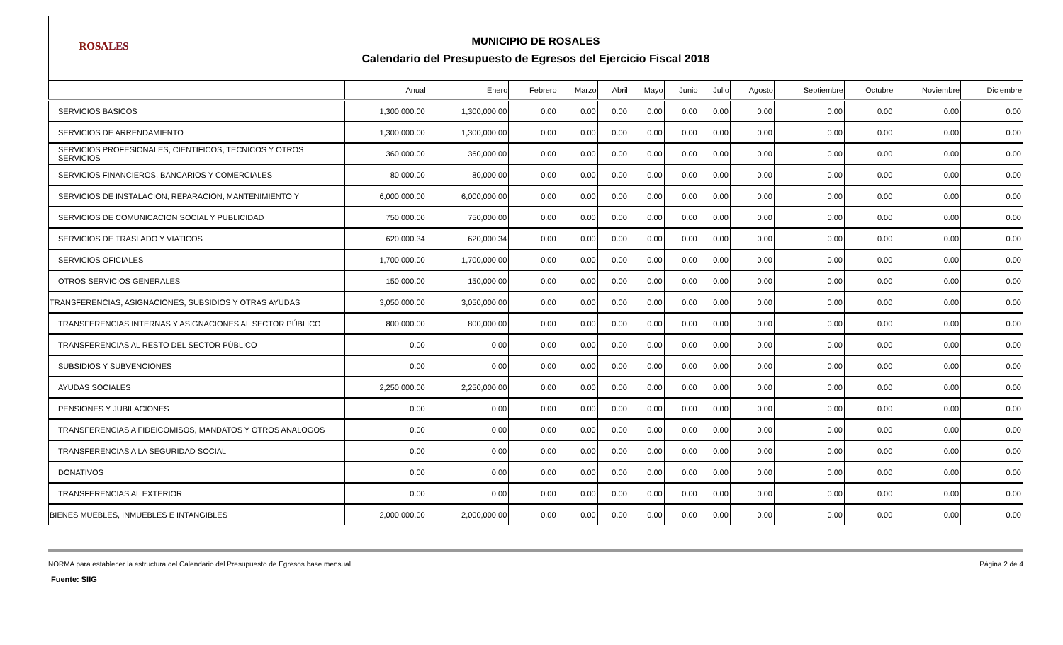ROSALES
MUNICIPIO DE ROSALES
Calendario del Presupuesto de Egresos del Ejercicio Fiscal 2018
| | Anual | Enero | Febrero | Marzo | Abril | Mayo | Junio | Julio | Agosto | Septiembre | Octubre | Noviembre | Diciembre |
| --- | --- | --- | --- | --- | --- | --- | --- | --- | --- | --- | --- | --- | --- |
| SERVICIOS BASICOS | 1,300,000.00 | 1,300,000.00 | 0.00 | 0.00 | 0.00 | 0.00 | 0.00 | 0.00 | 0.00 | 0.00 | 0.00 | 0.00 | 0.00 |
| SERVICIOS DE ARRENDAMIENTO | 1,300,000.00 | 1,300,000.00 | 0.00 | 0.00 | 0.00 | 0.00 | 0.00 | 0.00 | 0.00 | 0.00 | 0.00 | 0.00 | 0.00 |
| SERVICIOS PROFESIONALES, CIENTIFICOS, TECNICOS Y OTROS SERVICIOS | 360,000.00 | 360,000.00 | 0.00 | 0.00 | 0.00 | 0.00 | 0.00 | 0.00 | 0.00 | 0.00 | 0.00 | 0.00 | 0.00 |
| SERVICIOS FINANCIEROS, BANCARIOS Y COMERCIALES | 80,000.00 | 80,000.00 | 0.00 | 0.00 | 0.00 | 0.00 | 0.00 | 0.00 | 0.00 | 0.00 | 0.00 | 0.00 | 0.00 |
| SERVICIOS DE INSTALACION, REPARACION, MANTENIMIENTO Y | 6,000,000.00 | 6,000,000.00 | 0.00 | 0.00 | 0.00 | 0.00 | 0.00 | 0.00 | 0.00 | 0.00 | 0.00 | 0.00 | 0.00 |
| SERVICIOS DE COMUNICACION SOCIAL Y PUBLICIDAD | 750,000.00 | 750,000.00 | 0.00 | 0.00 | 0.00 | 0.00 | 0.00 | 0.00 | 0.00 | 0.00 | 0.00 | 0.00 | 0.00 |
| SERVICIOS DE TRASLADO Y VIATICOS | 620,000.34 | 620,000.34 | 0.00 | 0.00 | 0.00 | 0.00 | 0.00 | 0.00 | 0.00 | 0.00 | 0.00 | 0.00 | 0.00 |
| SERVICIOS OFICIALES | 1,700,000.00 | 1,700,000.00 | 0.00 | 0.00 | 0.00 | 0.00 | 0.00 | 0.00 | 0.00 | 0.00 | 0.00 | 0.00 | 0.00 |
| OTROS SERVICIOS GENERALES | 150,000.00 | 150,000.00 | 0.00 | 0.00 | 0.00 | 0.00 | 0.00 | 0.00 | 0.00 | 0.00 | 0.00 | 0.00 | 0.00 |
| TRANSFERENCIAS, ASIGNACIONES, SUBSIDIOS Y OTRAS AYUDAS | 3,050,000.00 | 3,050,000.00 | 0.00 | 0.00 | 0.00 | 0.00 | 0.00 | 0.00 | 0.00 | 0.00 | 0.00 | 0.00 | 0.00 |
| TRANSFERENCIAS INTERNAS Y ASIGNACIONES AL SECTOR PÚBLICO | 800,000.00 | 800,000.00 | 0.00 | 0.00 | 0.00 | 0.00 | 0.00 | 0.00 | 0.00 | 0.00 | 0.00 | 0.00 | 0.00 |
| TRANSFERENCIAS AL RESTO DEL SECTOR PÚBLICO | 0.00 | 0.00 | 0.00 | 0.00 | 0.00 | 0.00 | 0.00 | 0.00 | 0.00 | 0.00 | 0.00 | 0.00 | 0.00 |
| SUBSIDIOS Y SUBVENCIONES | 0.00 | 0.00 | 0.00 | 0.00 | 0.00 | 0.00 | 0.00 | 0.00 | 0.00 | 0.00 | 0.00 | 0.00 | 0.00 |
| AYUDAS SOCIALES | 2,250,000.00 | 2,250,000.00 | 0.00 | 0.00 | 0.00 | 0.00 | 0.00 | 0.00 | 0.00 | 0.00 | 0.00 | 0.00 | 0.00 |
| PENSIONES Y JUBILACIONES | 0.00 | 0.00 | 0.00 | 0.00 | 0.00 | 0.00 | 0.00 | 0.00 | 0.00 | 0.00 | 0.00 | 0.00 | 0.00 |
| TRANSFERENCIAS A FIDEICOMISOS, MANDATOS Y OTROS ANALOGOS | 0.00 | 0.00 | 0.00 | 0.00 | 0.00 | 0.00 | 0.00 | 0.00 | 0.00 | 0.00 | 0.00 | 0.00 | 0.00 |
| TRANSFERENCIAS A LA SEGURIDAD SOCIAL | 0.00 | 0.00 | 0.00 | 0.00 | 0.00 | 0.00 | 0.00 | 0.00 | 0.00 | 0.00 | 0.00 | 0.00 | 0.00 |
| DONATIVOS | 0.00 | 0.00 | 0.00 | 0.00 | 0.00 | 0.00 | 0.00 | 0.00 | 0.00 | 0.00 | 0.00 | 0.00 | 0.00 |
| TRANSFERENCIAS AL EXTERIOR | 0.00 | 0.00 | 0.00 | 0.00 | 0.00 | 0.00 | 0.00 | 0.00 | 0.00 | 0.00 | 0.00 | 0.00 | 0.00 |
| BIENES MUEBLES, INMUEBLES E INTANGIBLES | 2,000,000.00 | 2,000,000.00 | 0.00 | 0.00 | 0.00 | 0.00 | 0.00 | 0.00 | 0.00 | 0.00 | 0.00 | 0.00 | 0.00 |
NORMA para establecer la estructura del Calendario del Presupuesto de Egresos base mensual Página 2 de 4
Fuente: SIIG